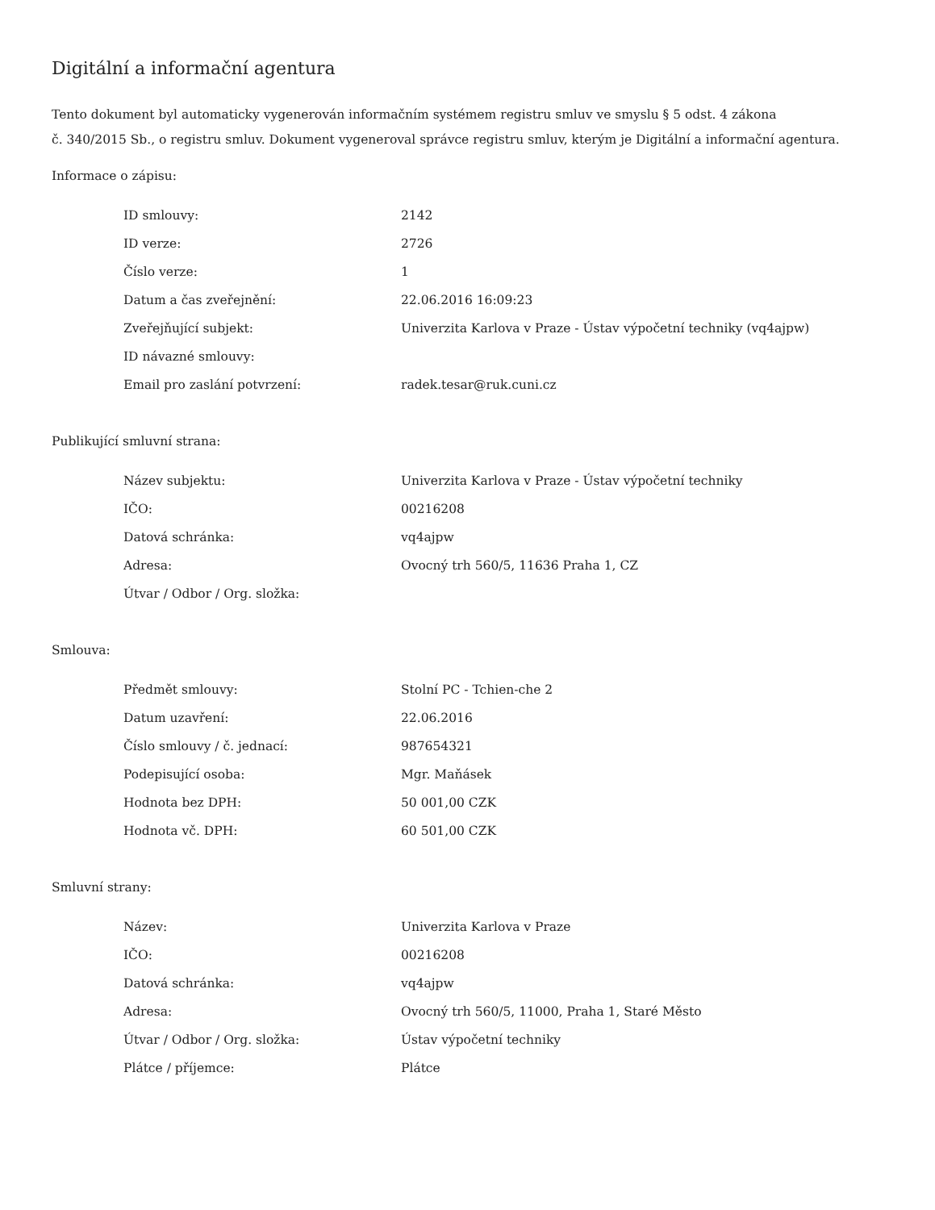Digitální a informační agentura
Tento dokument byl automaticky vygenerován informačním systémem registru smluv ve smyslu § 5 odst. 4 zákona
č. 340/2015 Sb., o registru smluv. Dokument vygeneroval správce registru smluv, kterým je Digitální a informační agentura.
Informace o zápisu:
| ID smlouvy: | 2142 |
| ID verze: | 2726 |
| Číslo verze: | 1 |
| Datum a čas zveřejnění: | 22.06.2016 16:09:23 |
| Zveřejňující subjekt: | Univerzita Karlova v Praze - Ústav výpočetní techniky (vq4ajpw) |
| ID návazné smlouvy: | |
| Email pro zaslání potvrzení: | radek.tesar@ruk.cuni.cz |
Publikující smluvní strana:
| Název subjektu: | Univerzita Karlova v Praze - Ústav výpočetní techniky |
| IČO: | 00216208 |
| Datová schránka: | vq4ajpw |
| Adresa: | Ovocný trh 560/5, 11636 Praha 1, CZ |
| Útvar / Odbor / Org. složka: | |
Smlouva:
| Předmět smlouvy: | Stolní PC - Tchien-che 2 |
| Datum uzavření: | 22.06.2016 |
| Číslo smlouvy / č. jednací: | 987654321 |
| Podepisující osoba: | Mgr. Maňásek |
| Hodnota bez DPH: | 50 001,00 CZK |
| Hodnota vč. DPH: | 60 501,00 CZK |
Smluvní strany:
| Název: | Univerzita Karlova v Praze |
| IČO: | 00216208 |
| Datová schránka: | vq4ajpw |
| Adresa: | Ovocný trh 560/5, 11000, Praha 1, Staré Město |
| Útvar / Odbor / Org. složka: | Ústav výpočetní techniky |
| Plátce / příjemce: | Plátce |